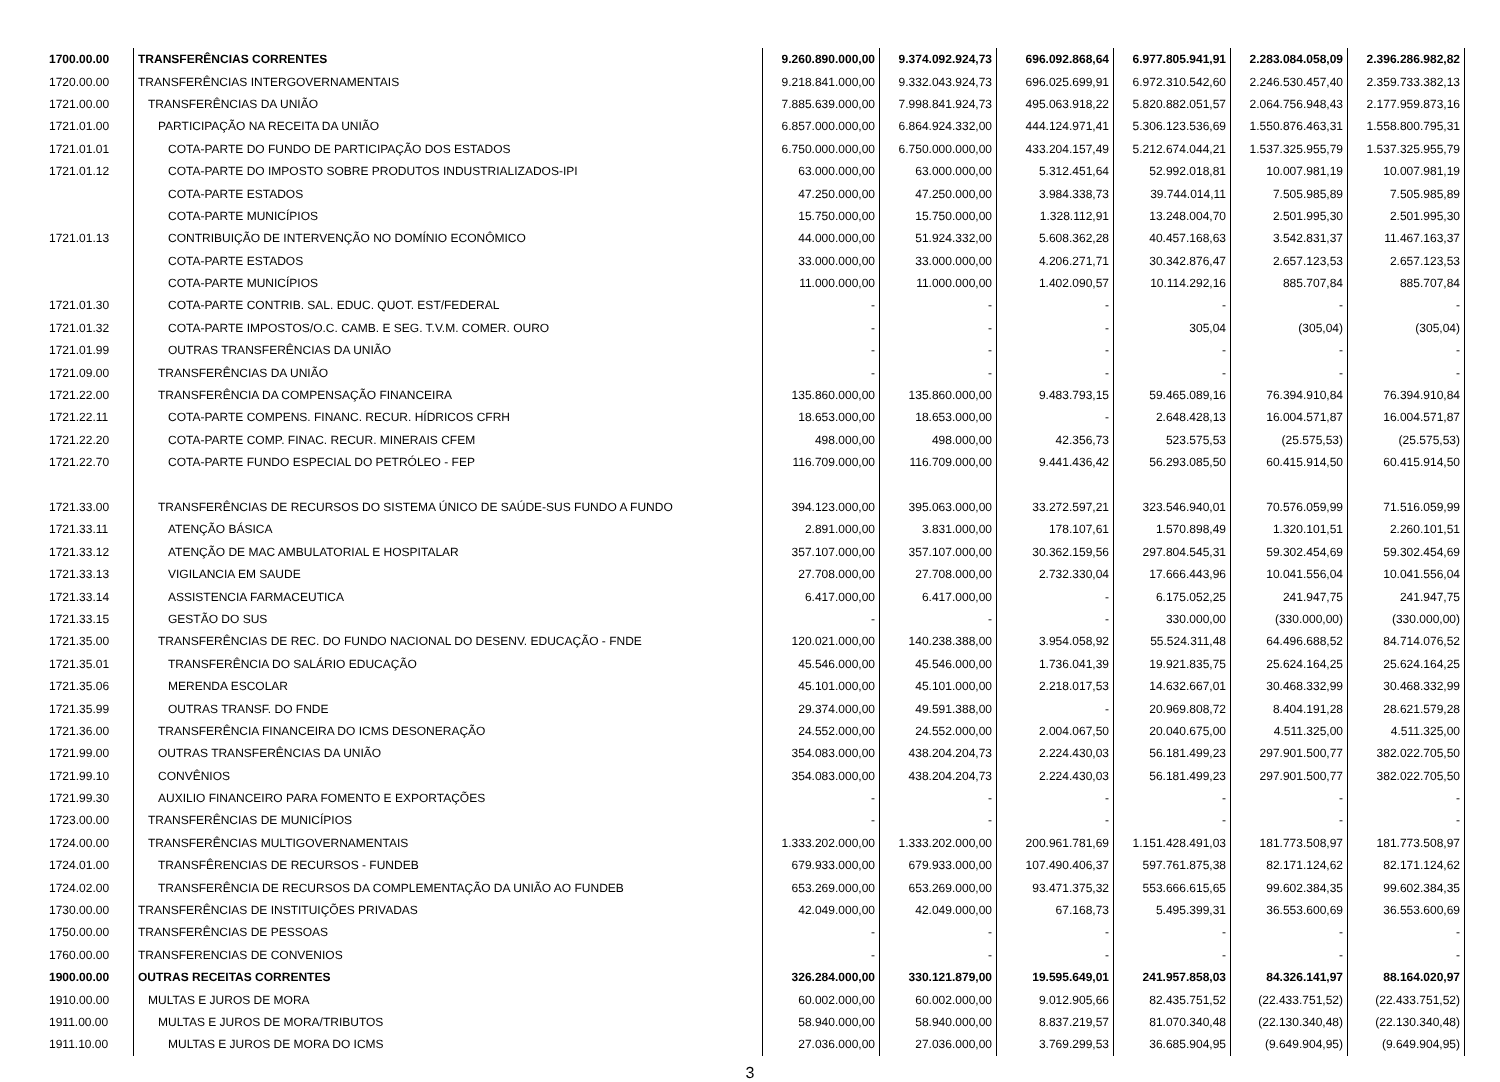| 1700.00.00 | TRANSFERÊNCIAS CORRENTES | 9.260.890.000,00 | 9.374.092.924,73 | 696.092.868,64 | 6.977.805.941,91 | 2.283.084.058,09 | 2.396.286.982,82 |
| 1720.00.00 | TRANSFERÊNCIAS INTERGOVERNAMENTAIS | 9.218.841.000,00 | 9.332.043.924,73 | 696.025.699,91 | 6.972.310.542,60 | 2.246.530.457,40 | 2.359.733.382,13 |
| 1721.00.00 | TRANSFERÊNCIAS DA UNIÃO | 7.885.639.000,00 | 7.998.841.924,73 | 495.063.918,22 | 5.820.882.051,57 | 2.064.756.948,43 | 2.177.959.873,16 |
| 1721.01.00 | PARTICIPAÇÃO NA RECEITA DA UNIÃO | 6.857.000.000,00 | 6.864.924.332,00 | 444.124.971,41 | 5.306.123.536,69 | 1.550.876.463,31 | 1.558.800.795,31 |
| 1721.01.01 | COTA-PARTE DO FUNDO DE PARTICIPAÇÃO DOS ESTADOS | 6.750.000.000,00 | 6.750.000.000,00 | 433.204.157,49 | 5.212.674.044,21 | 1.537.325.955,79 | 1.537.325.955,79 |
| 1721.01.12 | COTA-PARTE DO IMPOSTO SOBRE PRODUTOS INDUSTRIALIZADOS-IPI | 63.000.000,00 | 63.000.000,00 | 5.312.451,64 | 52.992.018,81 | 10.007.981,19 | 10.007.981,19 |
| | COTA-PARTE ESTADOS | 47.250.000,00 | 47.250.000,00 | 3.984.338,73 | 39.744.014,11 | 7.505.985,89 | 7.505.985,89 |
| | COTA-PARTE MUNICÍPIOS | 15.750.000,00 | 15.750.000,00 | 1.328.112,91 | 13.248.004,70 | 2.501.995,30 | 2.501.995,30 |
| 1721.01.13 | CONTRIBUIÇÃO DE INTERVENÇÃO NO DOMÍNIO ECONÔMICO | 44.000.000,00 | 51.924.332,00 | 5.608.362,28 | 40.457.168,63 | 3.542.831,37 | 11.467.163,37 |
| | COTA-PARTE ESTADOS | 33.000.000,00 | 33.000.000,00 | 4.206.271,71 | 30.342.876,47 | 2.657.123,53 | 2.657.123,53 |
| | COTA-PARTE MUNICÍPIOS | 11.000.000,00 | 11.000.000,00 | 1.402.090,57 | 10.114.292,16 | 885.707,84 | 885.707,84 |
| 1721.01.30 | COTA-PARTE CONTRIB. SAL. EDUC. QUOT. EST/FEDERAL | - | - | - | - | - | - |
| 1721.01.32 | COTA-PARTE IMPOSTOS/O.C. CAMB. E SEG. T.V.M. COMER. OURO | - | - | - | 305,04 | (305,04) | (305,04) |
| 1721.01.99 | OUTRAS TRANSFERÊNCIAS DA UNIÃO | - | - | - | - | - | - |
| 1721.09.00 | TRANSFERÊNCIAS DA UNIÃO | - | - | - | - | - | - |
| 1721.22.00 | TRANSFERÊNCIA DA COMPENSAÇÃO FINANCEIRA | 135.860.000,00 | 135.860.000,00 | 9.483.793,15 | 59.465.089,16 | 76.394.910,84 | 76.394.910,84 |
| 1721.22.11 | COTA-PARTE COMPENS. FINANC. RECUR. HÍDRICOS CFRH | 18.653.000,00 | 18.653.000,00 | - | 2.648.428,13 | 16.004.571,87 | 16.004.571,87 |
| 1721.22.20 | COTA-PARTE COMP. FINAC. RECUR. MINERAIS CFEM | 498.000,00 | 498.000,00 | 42.356,73 | 523.575,53 | (25.575,53) | (25.575,53) |
| 1721.22.70 | COTA-PARTE FUNDO ESPECIAL DO PETRÓLEO - FEP | 116.709.000,00 | 116.709.000,00 | 9.441.436,42 | 56.293.085,50 | 60.415.914,50 | 60.415.914,50 |
| 1721.33.00 | TRANSFERÊNCIAS DE RECURSOS DO SISTEMA ÚNICO DE SAÚDE-SUS FUNDO A FUNDO | 394.123.000,00 | 395.063.000,00 | 33.272.597,21 | 323.546.940,01 | 70.576.059,99 | 71.516.059,99 |
| 1721.33.11 | ATENÇÃO BÁSICA | 2.891.000,00 | 3.831.000,00 | 178.107,61 | 1.570.898,49 | 1.320.101,51 | 2.260.101,51 |
| 1721.33.12 | ATENÇÃO DE MAC AMBULATORIAL E HOSPITALAR | 357.107.000,00 | 357.107.000,00 | 30.362.159,56 | 297.804.545,31 | 59.302.454,69 | 59.302.454,69 |
| 1721.33.13 | VIGILANCIA EM SAUDE | 27.708.000,00 | 27.708.000,00 | 2.732.330,04 | 17.666.443,96 | 10.041.556,04 | 10.041.556,04 |
| 1721.33.14 | ASSISTENCIA FARMACEUTICA | 6.417.000,00 | 6.417.000,00 | - | 6.175.052,25 | 241.947,75 | 241.947,75 |
| 1721.33.15 | GESTÃO DO SUS | - | - | - | 330.000,00 | (330.000,00) | (330.000,00) |
| 1721.35.00 | TRANSFERÊNCIAS DE REC. DO FUNDO NACIONAL DO DESENV. EDUCAÇÃO - FNDE | 120.021.000,00 | 140.238.388,00 | 3.954.058,92 | 55.524.311,48 | 64.496.688,52 | 84.714.076,52 |
| 1721.35.01 | TRANSFERÊNCIA DO SALÁRIO EDUCAÇÃO | 45.546.000,00 | 45.546.000,00 | 1.736.041,39 | 19.921.835,75 | 25.624.164,25 | 25.624.164,25 |
| 1721.35.06 | MERENDA ESCOLAR | 45.101.000,00 | 45.101.000,00 | 2.218.017,53 | 14.632.667,01 | 30.468.332,99 | 30.468.332,99 |
| 1721.35.99 | OUTRAS TRANSF. DO FNDE | 29.374.000,00 | 49.591.388,00 | - | 20.969.808,72 | 8.404.191,28 | 28.621.579,28 |
| 1721.36.00 | TRANSFERÊNCIA FINANCEIRA DO ICMS DESONERAÇÃO | 24.552.000,00 | 24.552.000,00 | 2.004.067,50 | 20.040.675,00 | 4.511.325,00 | 4.511.325,00 |
| 1721.99.00 | OUTRAS TRANSFERÊNCIAS DA UNIÃO | 354.083.000,00 | 438.204.204,73 | 2.224.430,03 | 56.181.499,23 | 297.901.500,77 | 382.022.705,50 |
| 1721.99.10 | CONVÊNIOS | 354.083.000,00 | 438.204.204,73 | 2.224.430,03 | 56.181.499,23 | 297.901.500,77 | 382.022.705,50 |
| 1721.99.30 | AUXILIO FINANCEIRO PARA FOMENTO E EXPORTAÇÕES | - | - | - | - | - | - |
| 1723.00.00 | TRANSFERÊNCIAS DE MUNICÍPIOS | - | - | - | - | - | - |
| 1724.00.00 | TRANSFERÊNCIAS MULTIGOVERNAMENTAIS | 1.333.202.000,00 | 1.333.202.000,00 | 200.961.781,69 | 1.151.428.491,03 | 181.773.508,97 | 181.773.508,97 |
| 1724.01.00 | TRANSFÊRENCIAS DE RECURSOS - FUNDEB | 679.933.000,00 | 679.933.000,00 | 107.490.406,37 | 597.761.875,38 | 82.171.124,62 | 82.171.124,62 |
| 1724.02.00 | TRANSFERÊNCIA DE RECURSOS DA COMPLEMENTAÇÃO DA UNIÃO AO FUNDEB | 653.269.000,00 | 653.269.000,00 | 93.471.375,32 | 553.666.615,65 | 99.602.384,35 | 99.602.384,35 |
| 1730.00.00 | TRANSFERÊNCIAS DE INSTITUIÇÕES PRIVADAS | 42.049.000,00 | 42.049.000,00 | 67.168,73 | 5.495.399,31 | 36.553.600,69 | 36.553.600,69 |
| 1750.00.00 | TRANSFERÊNCIAS DE PESSOAS | - | - | - | - | - | - |
| 1760.00.00 | TRANSFERENCIAS DE CONVENIOS | - | - | - | - | - | - |
| 1900.00.00 | OUTRAS RECEITAS CORRENTES | 326.284.000,00 | 330.121.879,00 | 19.595.649,01 | 241.957.858,03 | 84.326.141,97 | 88.164.020,97 |
| 1910.00.00 | MULTAS E JUROS DE MORA | 60.002.000,00 | 60.002.000,00 | 9.012.905,66 | 82.435.751,52 | (22.433.751,52) | (22.433.751,52) |
| 1911.00.00 | MULTAS E JUROS DE MORA/TRIBUTOS | 58.940.000,00 | 58.940.000,00 | 8.837.219,57 | 81.070.340,48 | (22.130.340,48) | (22.130.340,48) |
| 1911.10.00 | MULTAS E JUROS DE MORA DO ICMS | 27.036.000,00 | 27.036.000,00 | 3.769.299,53 | 36.685.904,95 | (9.649.904,95) | (9.649.904,95) |
3